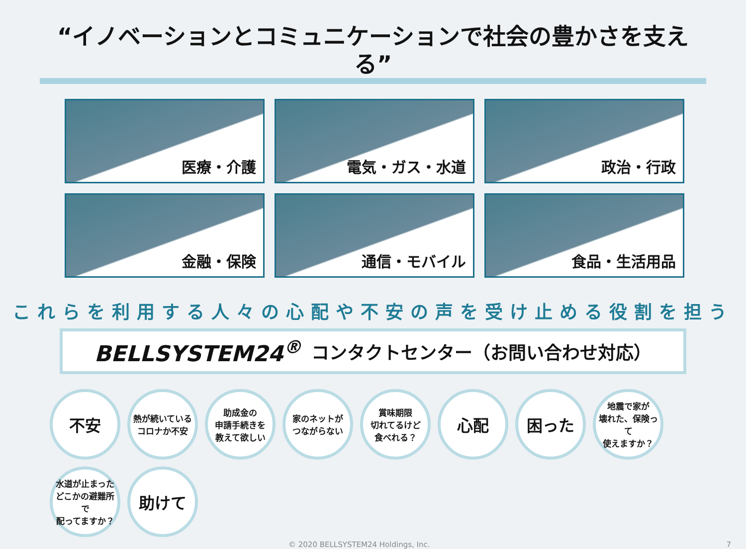“イノベーションとコミュニケーションで社会の豊かさを支える”
医療・介護
電気・ガス・水道
政治・行政
金融・保険
通信・モバイル
食品・生活用品
これらを利用する人々の心配や不安の声を受け止める役割を担う
BELLSYSTEM24<sup>®</sup> コンタクトセンター（お問い合わせ対応）
不安
熱が続いている
コロナか不安
助成金の
申請手続きを
教えて欲しい
家のネットが
つながらない
賞味期限
切れてるけど
食べれる？
心配
困った
地震で家が
壊れた、保険って
使えますか？
水道が止まった
どこかの避難所で
配ってますか？
助けて
© 2020 BELLSYSTEM24 Holdings, Inc. 7